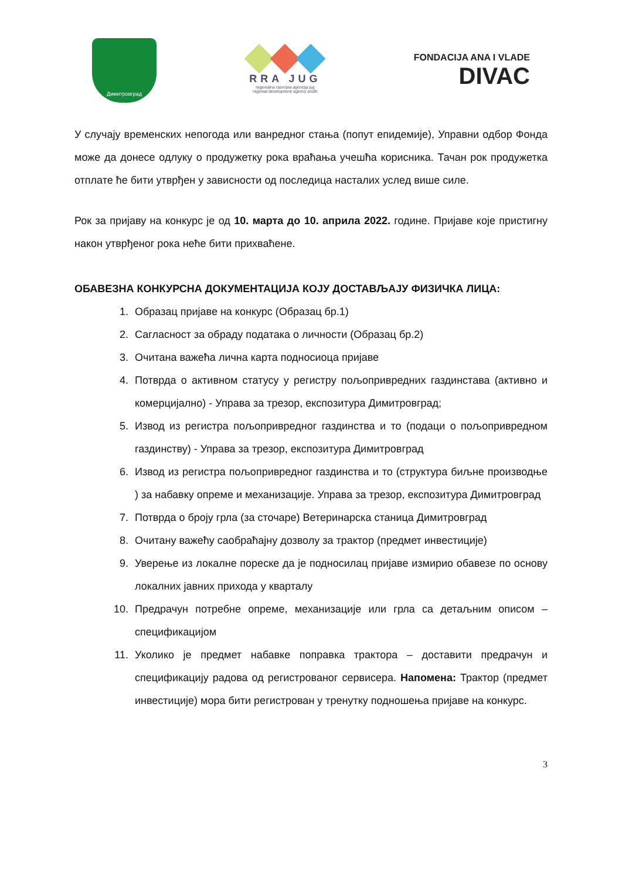Димитровград
RRA JUG
regionalna razvojna agencija jug
regional development agency south
FONDACIJA ANA I VLADE
DIVAC
У случају временских непогода или ванредног стања (попут епидемије), Управни одбор Фонда може да донесе одлуку о продужетку рока враћања учешћа корисника. Тачан рок продужетка отплате ће бити утврђен у зависности од последица насталих услед више силе.
Рок за пријаву на конкурс је од 10. марта до 10. априла 2022. године. Пријаве које пристигну након утврђеног рока неће бити прихваћене.
ОБАВЕЗНА КОНКУРСНА ДОКУМЕНТАЦИЈА КОЈУ ДОСТАВЉАЈУ ФИЗИЧКА ЛИЦА:
1. Образац пријаве на конкурс (Образац бр.1)
2. Сагласност за обраду података о личности (Образац бр.2)
3. Очитана важећа лична карта подносиоца пријаве
4. Потврда о активном статусу у регистру пољопривредних газдинстава (активно и комерцијално) - Управа за трезор, експозитура Димитровград;
5. Извод из регистра пољопривредног газдинства и то (подаци о пољопривредном газдинству) - Управа за трезор, експозитура Димитровград
6. Извод из регистра пољопривредног газдинства и то (структура биљне производње ) за набавку опреме и механизације. Управа за трезор, експозитура Димитровград
7. Потврда о броју грла (за сточаре) Ветеринарска станица Димитровград
8. Очитану важећу саобраћајну дозволу за трактор (предмет инвестиције)
9. Уверење из локалне пореске да је подносилац пријаве измирио обавезе по основу локалних јавних прихода у кварталу
10. Предрачун потребне опреме, механизације или грла са детаљним описом – спецификацијом
11. Уколико је предмет набавке поправка трактора – доставити предрачун и спецификацију радова од регистрованог сервисера. Напомена: Трактор (предмет инвестиције) мора бити регистрован у тренутку подношења пријаве на конкурс.
3